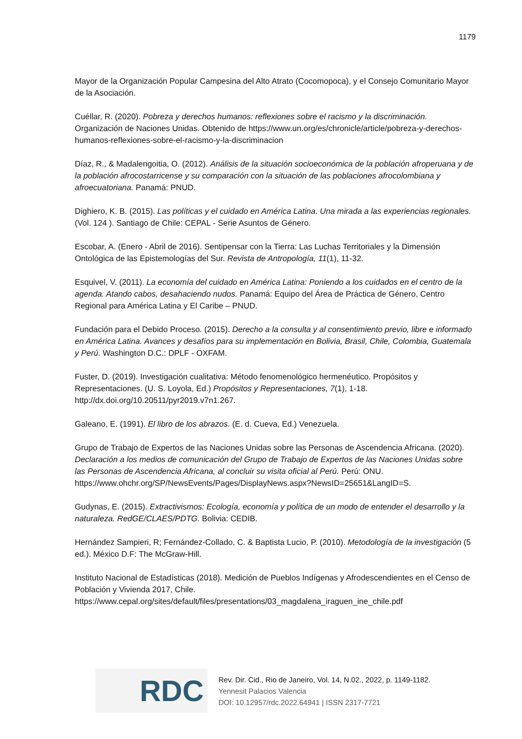1179
Mayor de la Organización Popular Campesina del Alto Atrato (Cocomopoca), y el Consejo Comunitario Mayor de la Asociación.
Cuéllar, R. (2020). Pobreza y derechos humanos: reflexiones sobre el racismo y la discriminación. Organización de Naciones Unidas. Obtenido de https://www.un.org/es/chronicle/article/pobreza-y-derechos-humanos-reflexiones-sobre-el-racismo-y-la-discriminacion
Díaz, R., & Madalengoitia, O. (2012). Análisis de la situación socioeconómica de la población afroperuana y de la población afrocostarricense y su comparación con la situación de las poblaciones afrocolombiana y afroecuatoriana. Panamá: PNUD.
Dighiero, K. B. (2015). Las políticas y el cuidado en América Latina. Una mirada a las experiencias regionales. (Vol. 124 ). Santiago de Chile: CEPAL - Serie Asuntos de Género.
Escobar, A. (Enero - Abril de 2016). Sentipensar con la Tierra: Las Luchas Territoriales y la Dimensión Ontológica de las Epistemologías del Sur. Revista de Antropología, 11(1), 11-32.
Esquivel, V. (2011). La economía del cuidado en América Latina: Poniendo a los cuidados en el centro de la agenda. Atando cabos, desahaciendo nudos. Panamá: Equipo del Área de Práctica de Género, Centro Regional para América Latina y El Caribe – PNUD.
Fundación para el Debido Proceso. (2015). Derecho a la consulta y al consentimiento previo, libre e informado en América Latina. Avances y desafíos para su implementación en Bolivia, Brasil, Chile, Colombia, Guatemala y Perú. Washington D.C.: DPLF - OXFAM.
Fuster, D. (2019). Investigación cualitativa: Método fenomenológico hermenéutico. Propósitos y Representaciones. (U. S. Loyola, Ed.) Propósitos y Representaciones, 7(1), 1-18. http://dx.doi.org/10.20511/pyr2019.v7n1.267.
Galeano, E. (1991). El libro de los abrazos. (E. d. Cueva, Ed.) Venezuela.
Grupo de Trabajo de Expertos de las Naciones Unidas sobre las Personas de Ascendencia Africana. (2020). Declaración a los medios de comunicación del Grupo de Trabajo de Expertos de las Naciones Unidas sobre las Personas de Ascendencia Africana, al concluir su visita oficial al Perú. Perú: ONU. https://www.ohchr.org/SP/NewsEvents/Pages/DisplayNews.aspx?NewsID=25651&LangID=S.
Gudynas, E. (2015). Extractivismos: Ecología, economía y política de un modo de entender el desarrollo y la naturaleza. RedGE/CLAES/PDTG. Bolivia: CEDIB.
Hernández Sampieri, R; Fernández-Collado, C. & Baptista Lucio, P. (2010). Metodología de la investigación (5 ed.). México D.F: The McGraw-Hill.
Instituto Nacional de Estadísticas (2018). Medición de Pueblos Indígenas y Afrodescendientes en el Censo de Población y Vivienda 2017, Chile. https://www.cepal.org/sites/default/files/presentations/03_magdalena_iraguen_ine_chile.pdf
RDC
Rev. Dir. Cid., Rio de Janeiro, Vol. 14, N.02., 2022, p. 1149-1182.
Yennesit Palacios Valencia
DOI: 10.12957/rdc.2022.64941 | ISSN 2317-7721